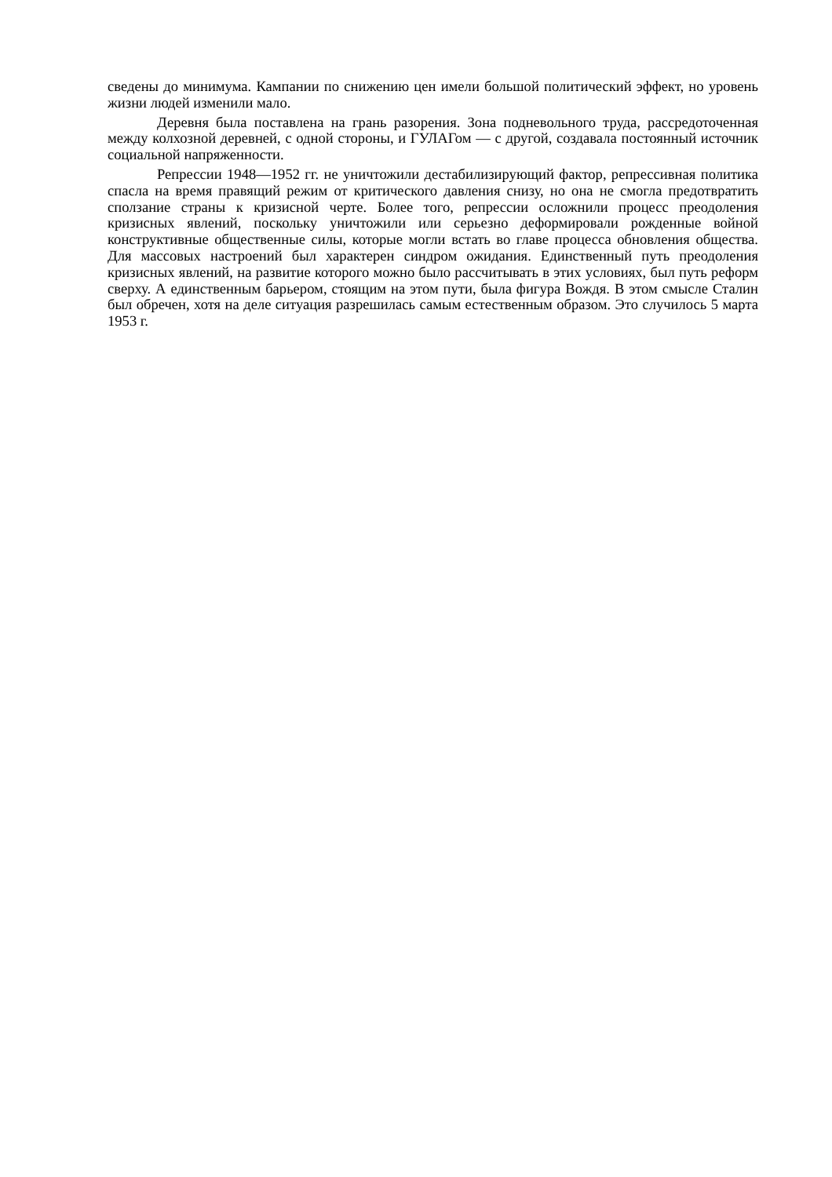сведены до минимума. Кампании по снижению цен имели большой политический эффект, но уровень жизни людей изменили мало.
Деревня была поставлена на грань разорения. Зона подневольного труда, рассредоточенная между колхозной деревней, с одной стороны, и ГУЛАГом — с другой, создавала постоянный источник социальной напряженности.
Репрессии 1948—1952 гг. не уничтожили дестабилизирующий фактор, репрессивная политика спасла на время правящий режим от критического давления снизу, но она не смогла предотвратить сползание страны к кризисной черте. Более того, репрессии осложнили процесс преодоления кризисных явлений, поскольку уничтожили или серьезно деформировали рожденные войной конструктивные общественные силы, которые могли встать во главе процесса обновления общества. Для массовых настроений был характерен синдром ожидания. Единственный путь преодоления кризисных явлений, на развитие которого можно было рассчитывать в этих условиях, был путь реформ сверху. А единственным барьером, стоящим на этом пути, была фигура Вождя. В этом смысле Сталин был обречен, хотя на деле ситуация разрешилась самым естественным образом. Это случилось 5 марта 1953 г.